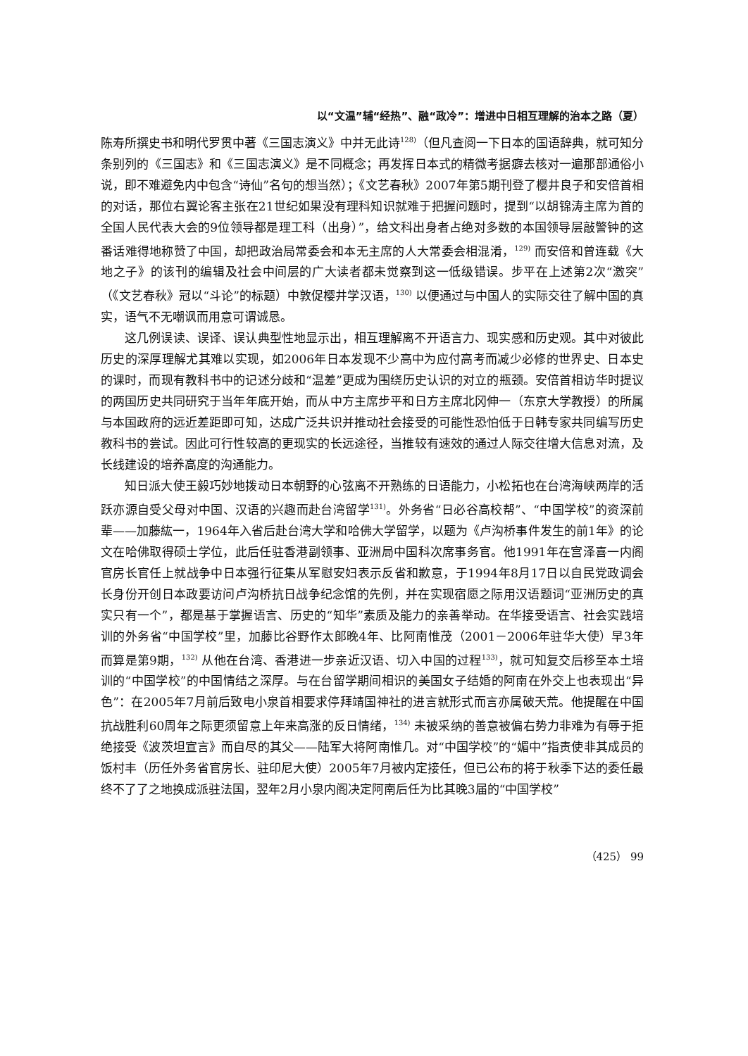以“文温”辅“经热”、融“政冷”：增进中日相互理解的治本之路（夏）
陈寿所撰史书和明代罗贯中著《三国志演义》中并无此诗<sup>128)</sup>（但凡查阅一下日本的国语辞典，就可知分条别列的《三国志》和《三国志演义》是不同概念；再发挥日本式的精微考据癖去核对一遍那部通俗小说，即不难避免内中包含“诗仙”名句的想当然）；《文艺春秋》2007年第5期刊登了樱井良子和安倍首相的对话，那位右翼论客主张在21世纪如果没有理科知识就难于把握问题时，提到“以胡锦涛主席为首的全国人民代表大会的9位领导都是理工科（出身）”，给文科出身者占绝对多数的本国领导层敲警钟的这番话难得地称赞了中国，却把政治局常委会和本无主席的人大常委会相混淆，<sup>129)</sup> 而安倍和曾连载《大地之子》的该刊的编辑及社会中间层的广大读者都未觉察到这一低级错误。步平在上述第2次“激突”（《文艺春秋》冠以“斗论”的标题）中敦促樱井学汉语，<sup>130)</sup> 以便通过与中国人的实际交往了解中国的真实，语气不无嘲讽而用意可谓诚恳。
这几例误读、误译、误认典型性地显示出，相互理解离不开语言力、现实感和历史观。其中对彼此历史的深厚理解尤其难以实现，如2006年日本发现不少高中为应付高考而减少必修的世界史、日本史的课时，而现有教科书中的记述分歧和“温差”更成为围绕历史认识的对立的瓶颈。安倍首相访华时提议的两国历史共同研究于当年年底开始，而从中方主席步平和日方主席北冈伸一（东京大学教授）的所属与本国政府的远近差距即可知，达成广泛共识并推动社会接受的可能性恐怕低于日韩专家共同编写历史教科书的尝试。因此可行性较高的更现实的长远途径，当推较有速效的通过人际交往增大信息对流，及长线建设的培养高度的沟通能力。
知日派大使王毅巧妙地拨动日本朝野的心弦离不开熟练的日语能力，小松拓也在台湾海峡两岸的活跃亦源自受父母对中国、汉语的兴趣而赴台湾留学<sup>131)</sup>。外务省“日必谷高校帮”、“中国学校”的资深前辈——加藤紘一，1964年入省后赴台湾大学和哈佛大学留学，以题为《卢沟桥事件发生的前1年》的论文在哈佛取得硕士学位，此后任驻香港副领事、亚洲局中国科次席事务官。他1991年在宫泽喜一内阁官房长官任上就战争中日本强行征集从军慰安妇表示反省和歉意，于1994年8月17日以自民党政调会长身份开创日本政要访问卢沟桥抗日战争纪念馆的先例，并在实现宿愿之际用汉语题词“亚洲历史的真实只有一个”，都是基于掌握语言、历史的“知华”素质及能力的亲善举动。在华接受语言、社会实践培训的外务省“中国学校”里，加藤比谷野作太郎晚4年、比阿南惟茂（2001－2006年驻华大使）早3年而算是第9期，<sup>132)</sup> 从他在台湾、香港进一步亲近汉语、切入中国的过程<sup>133)</sup>，就可知复交后移至本土培训的“中国学校”的中国情结之深厚。与在台留学期间相识的美国女子结婚的阿南在外交上也表现出“异色”：在2005年7月前后致电小泉首相要求停拜靖国神社的进言就形式而言亦属破天荒。他提醒在中国抗战胜利60周年之际更须留意上年来高涨的反日情绪，<sup>134)</sup> 未被采纳的善意被偏右势力非难为有辱于拒绝接受《波茨坦宣言》而自尽的其父——陆军大将阿南惟几。对“中国学校”的“媚中”指责使非其成员的饭村丰（历任外务省官房长、驻印尼大使）2005年7月被内定接任，但已公布的将于秋季下达的委任最终不了了之地换成派驻法国，翌年2月小泉内阁决定阿南后任为比其晚3届的“中国学校”
（425） 99